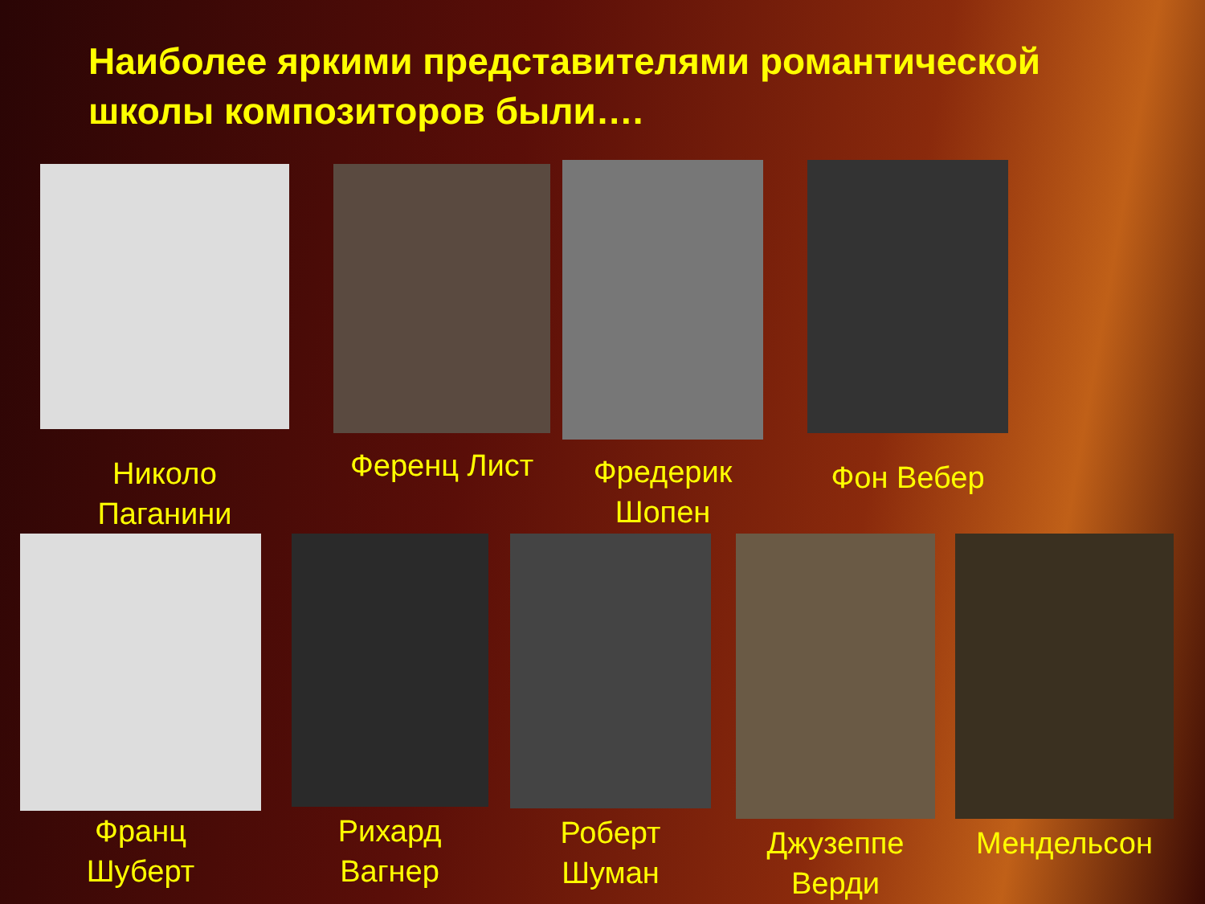Наиболее яркими представителями романтической школы композиторов были….
Николо
Паганини
Ференц Лист Фредерик
Шопен
Фон Вебер
Франц
Шуберт
Рихард
Вагнер
Роберт
Шуман
Джузеппе
Верди
Мендельсон